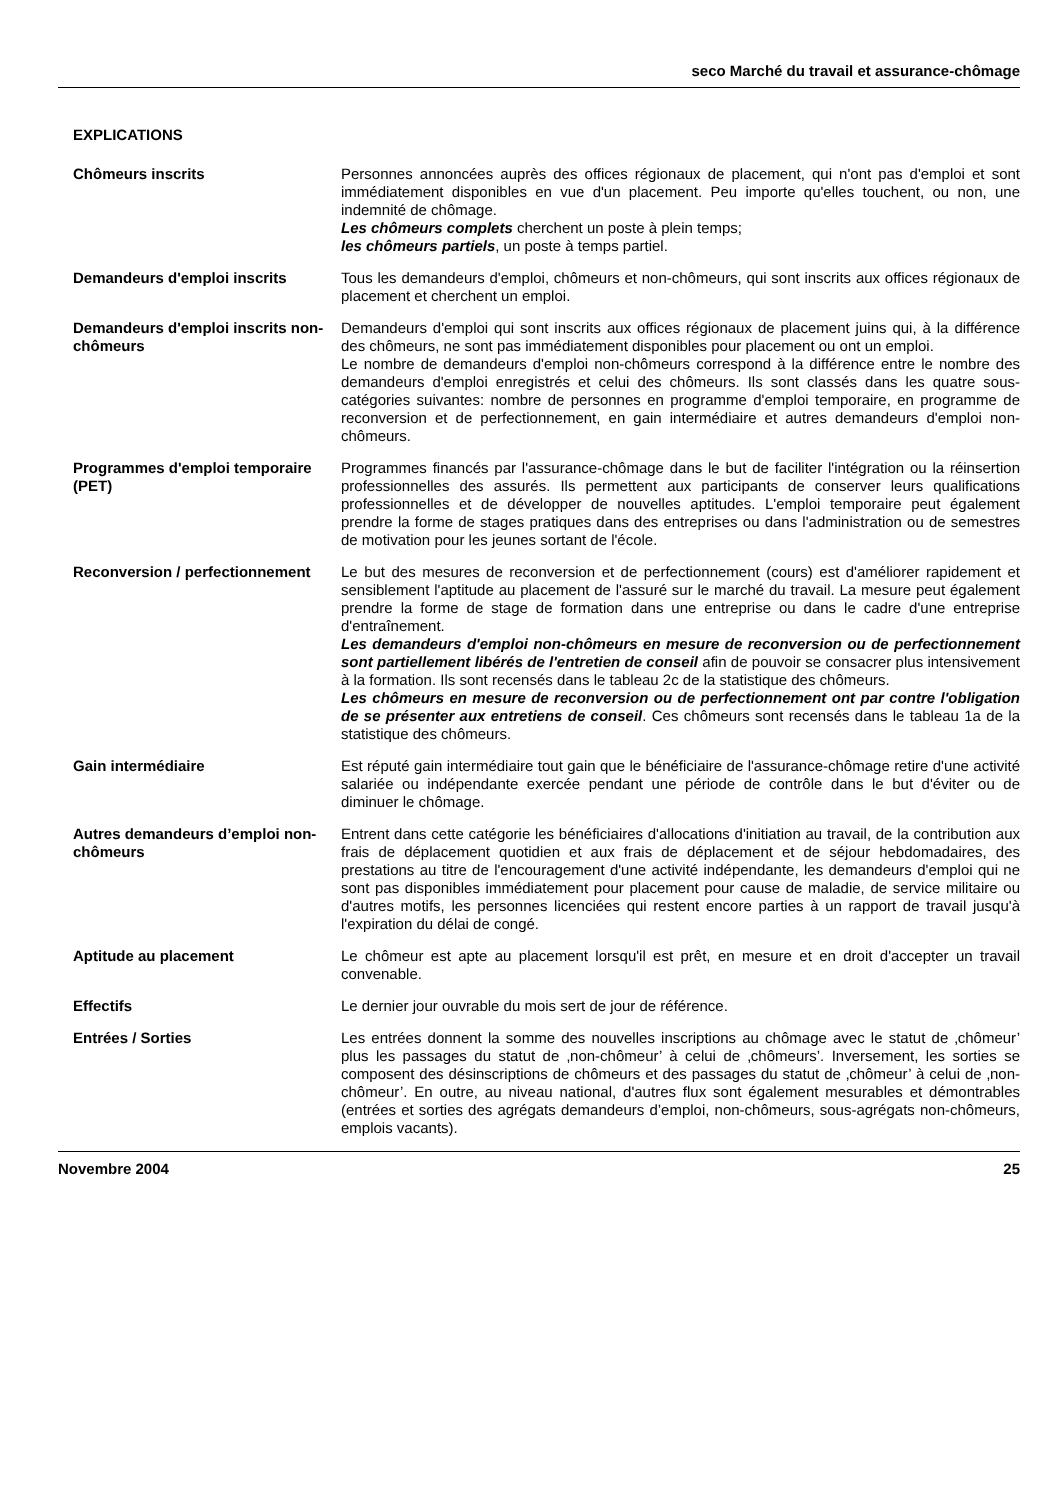seco Marché du travail et assurance-chômage
EXPLICATIONS
Chômeurs inscrits Personnes annoncées auprès des offices régionaux de placement, qui n'ont pas d'emploi et sont immédiatement disponibles en vue d'un placement. Peu importe qu'elles touchent, ou non, une indemnité de chômage.
Les chômeurs complets cherchent un poste à plein temps;
les chômeurs partiels, un poste à temps partiel.
Demandeurs d'emploi inscrits Tous les demandeurs d'emploi, chômeurs et non-chômeurs, qui sont inscrits aux offices régionaux de placement et cherchent un emploi.
Demandeurs d'emploi inscrits non-chômeurs
Demandeurs d'emploi qui sont inscrits aux offices régionaux de placement juins qui, à la différence des chômeurs, ne sont pas immédiatement disponibles pour placement ou ont un emploi.
Le nombre de demandeurs d'emploi non-chômeurs correspond à la différence entre le nombre des demandeurs d'emploi enregistrés et celui des chômeurs. Ils sont classés dans les quatre sous-catégories suivantes: nombre de personnes en programme d'emploi temporaire, en programme de reconversion et de perfectionnement, en gain intermédiaire et autres demandeurs d'emploi non-chômeurs.
Programmes d'emploi temporaire (PET)
Programmes financés par l'assurance-chômage dans le but de faciliter l'intégration ou la réinsertion professionnelles des assurés. Ils permettent aux participants de conserver leurs qualifications professionnelles et de développer de nouvelles aptitudes. L'emploi temporaire peut également prendre la forme de stages pratiques dans des entreprises ou dans l'administration ou de semestres de motivation pour les jeunes sortant de l'école.
Reconversion / perfectionnement
Le but des mesures de reconversion et de perfectionnement (cours) est d'améliorer rapidement et sensiblement l'aptitude au placement de l'assuré sur le marché du travail. La mesure peut également prendre la forme de stage de formation dans une entreprise ou dans le cadre d'une entreprise d'entraînement.
Les demandeurs d'emploi non-chômeurs en mesure de reconversion ou de perfectionnement sont partiellement libérés de l'entretien de conseil afin de pouvoir se consacrer plus intensivement à la formation. Ils sont recensés dans le tableau 2c de la statistique des chômeurs.
Les chômeurs en mesure de reconversion ou de perfectionnement ont par contre l'obligation de se présenter aux entretiens de conseil. Ces chômeurs sont recensés dans le tableau 1a de la statistique des chômeurs.
Gain intermédiaire Est réputé gain intermédiaire tout gain que le bénéficiaire de l'assurance-chômage retire d'une activité salariée ou indépendante exercée pendant une période de contrôle dans le but d'éviter ou de diminuer le chômage.
Autres demandeurs d’emploi non-chômeurs
Entrent dans cette catégorie les bénéficiaires d'allocations d'initiation au travail, de la contribution aux frais de déplacement quotidien et aux frais de déplacement et de séjour hebdomadaires, des prestations au titre de l'encouragement d'une activité indépendante, les demandeurs d'emploi qui ne sont pas disponibles immédiatement pour placement pour cause de maladie, de service militaire ou d'autres motifs, les personnes licenciées qui restent encore parties à un rapport de travail jusqu'à l'expiration du délai de congé.
Aptitude au placement Le chômeur est apte au placement lorsqu'il est prêt, en mesure et en droit d'accepter un travail convenable.
Effectifs Le dernier jour ouvrable du mois sert de jour de référence.
Entrées / Sorties Les entrées donnent la somme des nouvelles inscriptions au chômage avec le statut de ‚chômeur’ plus les passages du statut de ‚non-chômeur’ à celui de ‚chômeurs’. Inversement, les sorties se composent des désinscriptions de chômeurs et des passages du statut de ‚chômeur’ à celui de ‚non-chômeur’. En outre, au niveau national, d'autres flux sont également mesurables et démontrables (entrées et sorties des agrégats demandeurs d’emploi, non-chômeurs, sous-agrégats non-chômeurs, emplois vacants).
Novembre 2004 25